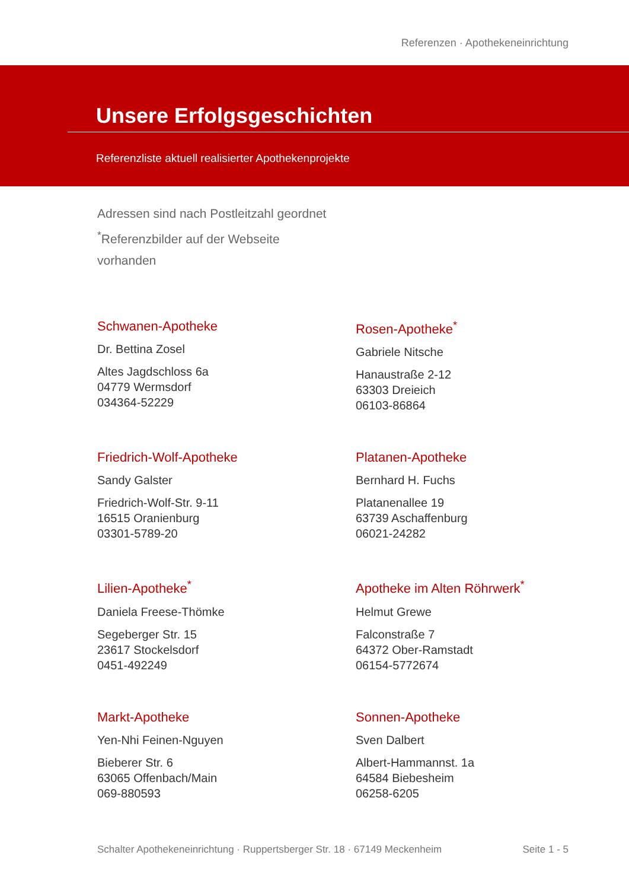Referenzen · Apothekeneinrichtung
Unsere Erfolgsgeschichten
Referenzliste aktuell realisierter Apothekenprojekte
Adressen sind nach Postleitzahl geordnet
<sup>*</sup> Referenzbilder auf der Webseite vorhanden
Schwanen-Apotheke
Dr. Bettina Zosel
Altes Jagdschloss 6a
04779 Wermsdorf
034364-52229
Rosen-Apotheke<sup>*</sup>
Gabriele Nitsche
Hanaustraße 2-12
63303 Dreieich
06103-86864
Friedrich-Wolf-Apotheke
Sandy Galster
Friedrich-Wolf-Str. 9-11
16515 Oranienburg
03301-5789-20
Platanen-Apotheke
Bernhard H. Fuchs
Platanenallee 19
63739 Aschaffenburg
06021-24282
Lilien-Apotheke<sup>*</sup>
Daniela Freese-Thömke
Segeberger Str. 15
23617 Stockelsdorf
0451-492249
Apotheke im Alten Röhrwerk<sup>*</sup>
Helmut Grewe
Falconstraße 7
64372 Ober-Ramstadt
06154-5772674
Markt-Apotheke
Yen-Nhi Feinen-Nguyen
Bieberer Str. 6
63065 Offenbach/Main
069-880593
Sonnen-Apotheke
Sven Dalbert
Albert-Hammannst. 1a
64584 Biebesheim
06258-6205
Schalter Apothekeneinrichtung · Ruppertsberger Str. 18 · 67149 Meckenheim Seite 1 - 5